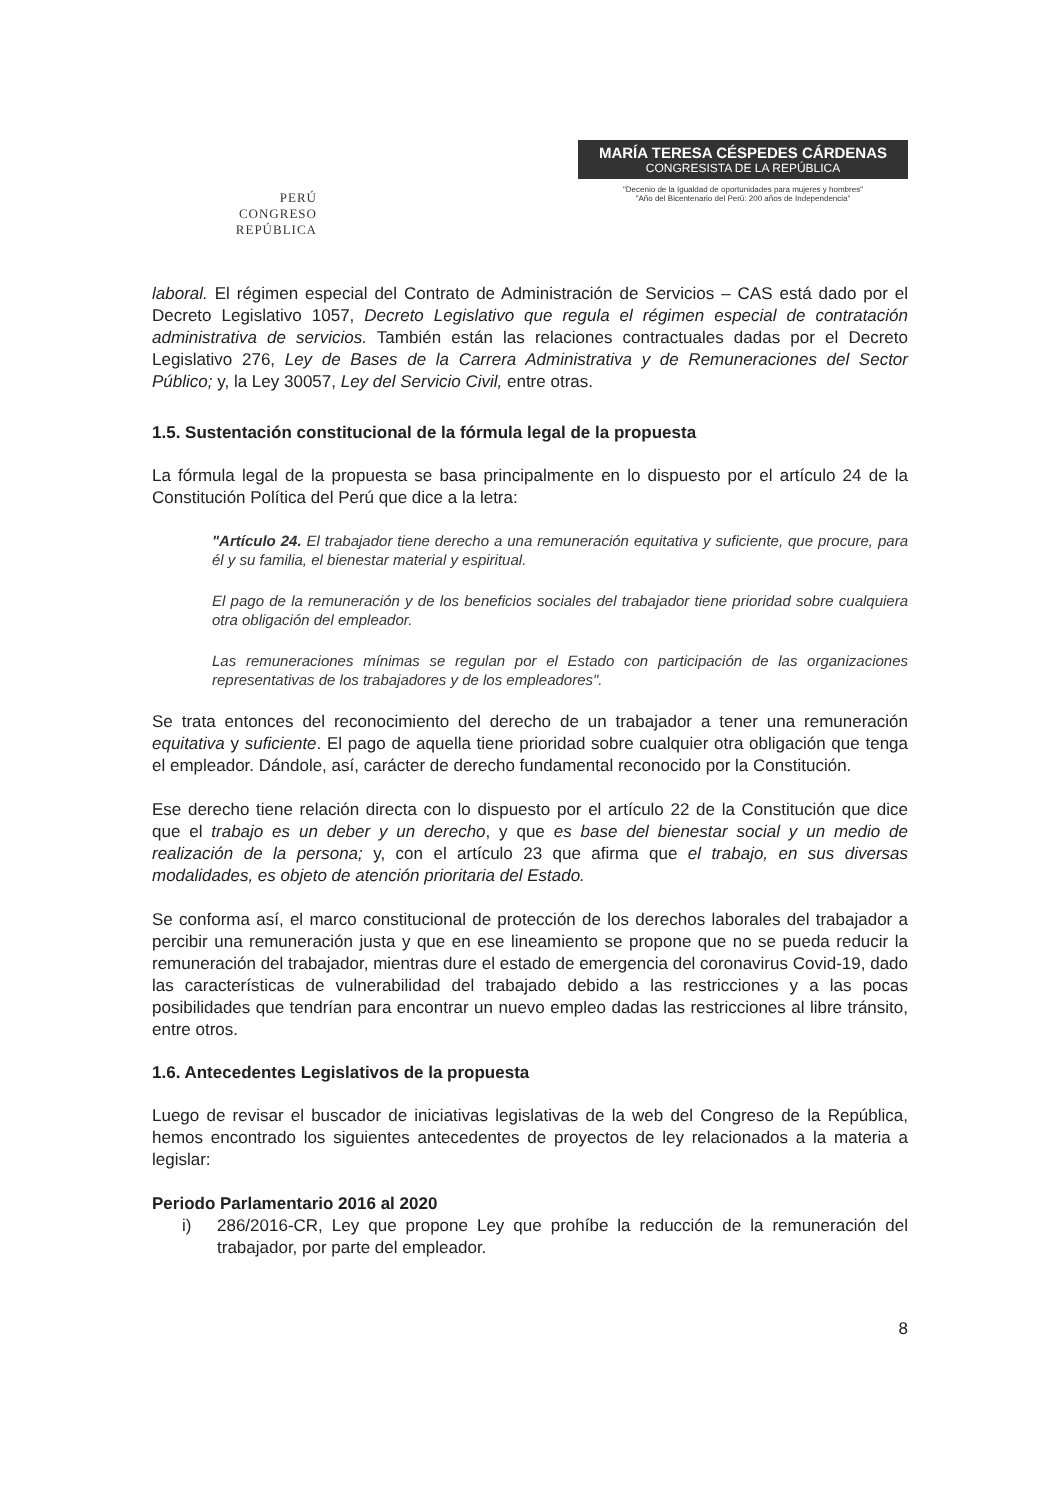PERÚ
CONGRESO
REPÚBLICA
MARÍA TERESA CÉSPEDES CÁRDENAS
CONGRESISTA DE LA REPÚBLICA
"Decenio de la Igualdad de oportunidades para mujeres y hombres"
"Año del Bicentenario del Perú: 200 años de Independencia"
laboral. El régimen especial del Contrato de Administración de Servicios – CAS está dado por el Decreto Legislativo 1057, Decreto Legislativo que regula el régimen especial de contratación administrativa de servicios. También están las relaciones contractuales dadas por el Decreto Legislativo 276, Ley de Bases de la Carrera Administrativa y de Remuneraciones del Sector Público; y, la Ley 30057, Ley del Servicio Civil, entre otras.
1.5. Sustentación constitucional de la fórmula legal de la propuesta
La fórmula legal de la propuesta se basa principalmente en lo dispuesto por el artículo 24 de la Constitución Política del Perú que dice a la letra:
"Artículo 24. El trabajador tiene derecho a una remuneración equitativa y suficiente, que procure, para él y su familia, el bienestar material y espiritual.
El pago de la remuneración y de los beneficios sociales del trabajador tiene prioridad sobre cualquiera otra obligación del empleador.
Las remuneraciones mínimas se regulan por el Estado con participación de las organizaciones representativas de los trabajadores y de los empleadores".
Se trata entonces del reconocimiento del derecho de un trabajador a tener una remuneración equitativa y suficiente. El pago de aquella tiene prioridad sobre cualquier otra obligación que tenga el empleador. Dándole, así, carácter de derecho fundamental reconocido por la Constitución.
Ese derecho tiene relación directa con lo dispuesto por el artículo 22 de la Constitución que dice que el trabajo es un deber y un derecho, y que es base del bienestar social y un medio de realización de la persona; y, con el artículo 23 que afirma que el trabajo, en sus diversas modalidades, es objeto de atención prioritaria del Estado.
Se conforma así, el marco constitucional de protección de los derechos laborales del trabajador a percibir una remuneración justa y que en ese lineamiento se propone que no se pueda reducir la remuneración del trabajador, mientras dure el estado de emergencia del coronavirus Covid-19, dado las características de vulnerabilidad del trabajado debido a las restricciones y a las pocas posibilidades que tendrían para encontrar un nuevo empleo dadas las restricciones al libre tránsito, entre otros.
1.6. Antecedentes Legislativos de la propuesta
Luego de revisar el buscador de iniciativas legislativas de la web del Congreso de la República, hemos encontrado los siguientes antecedentes de proyectos de ley relacionados a la materia a legislar:
Periodo Parlamentario 2016 al 2020
i) 286/2016-CR, Ley que propone Ley que prohíbe la reducción de la remuneración del trabajador, por parte del empleador.
8